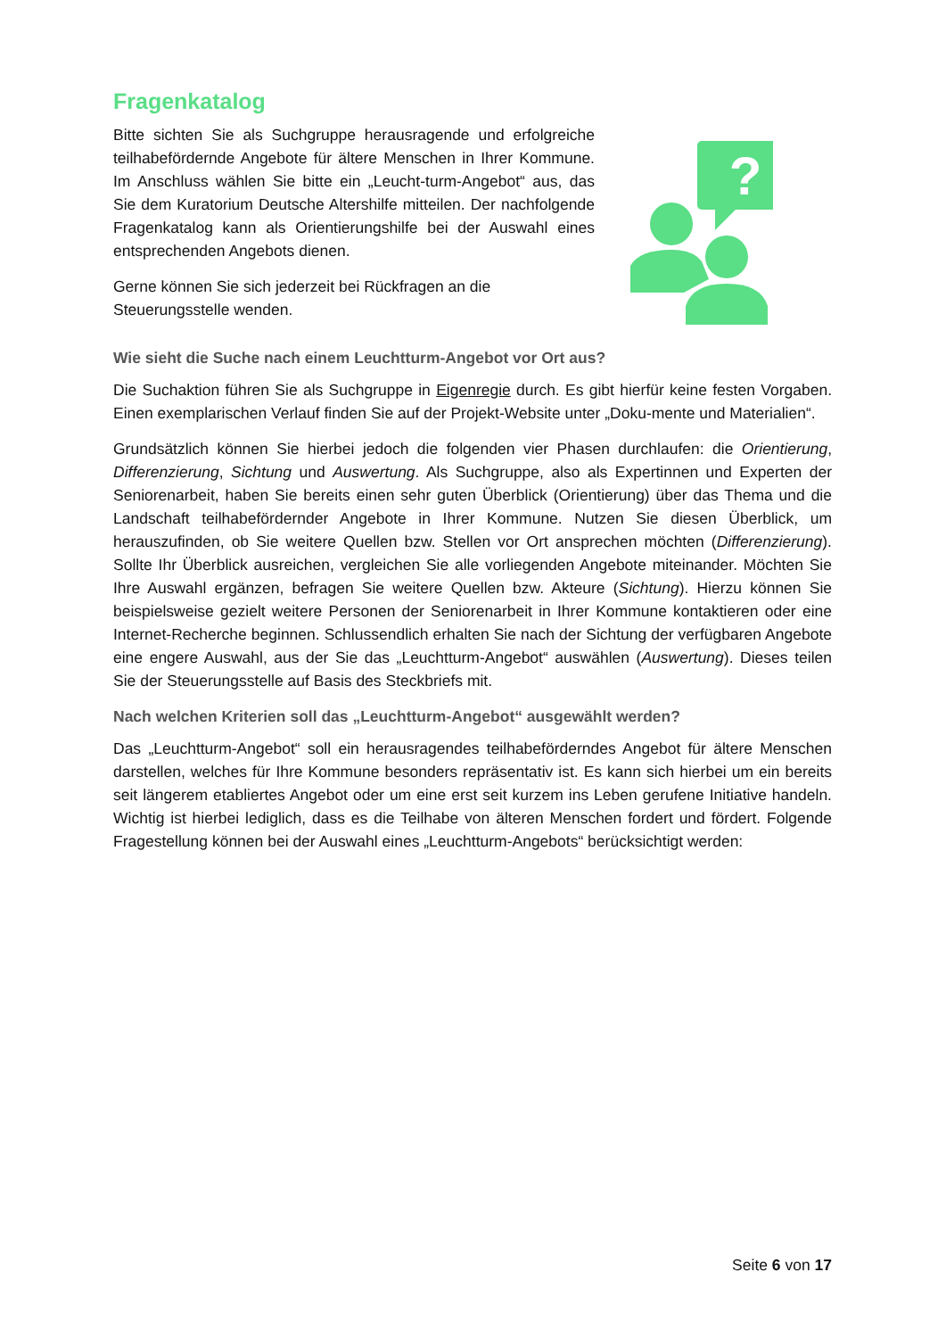Fragenkatalog
Bitte sichten Sie als Suchgruppe herausragende und erfolgreiche teilhabefördernde Angebote für ältere Menschen in Ihrer Kommune. Im Anschluss wählen Sie bitte ein „Leucht-turm-Angebot“ aus, das Sie dem Kuratorium Deutsche Altershilfe mitteilen. Der nachfolgende Fragenkatalog kann als Orientierungshilfe bei der Auswahl eines entsprechenden Angebots dienen.
Gerne können Sie sich jederzeit bei Rückfragen an die Steuerungsstelle wenden.
?
Wie sieht die Suche nach einem Leuchtturm-Angebot vor Ort aus?
Die Suchaktion führen Sie als Suchgruppe in Eigenregie durch. Es gibt hierfür keine festen Vorgaben. Einen exemplarischen Verlauf finden Sie auf der Projekt-Website unter „Doku-mente und Materialien“.
Grundsätzlich können Sie hierbei jedoch die folgenden vier Phasen durchlaufen: die Orientierung, Differenzierung, Sichtung und Auswertung. Als Suchgruppe, also als Expertinnen und Experten der Seniorenarbeit, haben Sie bereits einen sehr guten Überblick (Orientierung) über das Thema und die Landschaft teilhabefördernder Angebote in Ihrer Kommune. Nutzen Sie diesen Überblick, um herauszufinden, ob Sie weitere Quellen bzw. Stellen vor Ort ansprechen möchten (Differenzierung). Sollte Ihr Überblick ausreichen, vergleichen Sie alle vorliegenden Angebote miteinander. Möchten Sie Ihre Auswahl ergänzen, befragen Sie weitere Quellen bzw. Akteure (Sichtung). Hierzu können Sie beispielsweise gezielt weitere Personen der Seniorenarbeit in Ihrer Kommune kontaktieren oder eine Internet-Recherche beginnen. Schlussendlich erhalten Sie nach der Sichtung der verfügbaren Angebote eine engere Auswahl, aus der Sie das „Leuchtturm-Angebot“ auswählen (Auswertung). Dieses teilen Sie der Steuerungsstelle auf Basis des Steckbriefs mit.
Nach welchen Kriterien soll das „Leuchtturm-Angebot“ ausgewählt werden?
Das „Leuchtturm-Angebot“ soll ein herausragendes teilhabeförderndes Angebot für ältere Menschen darstellen, welches für Ihre Kommune besonders repräsentativ ist. Es kann sich hierbei um ein bereits seit längerem etabliertes Angebot oder um eine erst seit kurzem ins Leben gerufene Initiative handeln. Wichtig ist hierbei lediglich, dass es die Teilhabe von älteren Menschen fordert und fördert. Folgende Fragestellung können bei der Auswahl eines „Leuchtturm-Angebots“ berücksichtigt werden:
Seite 6 von 17